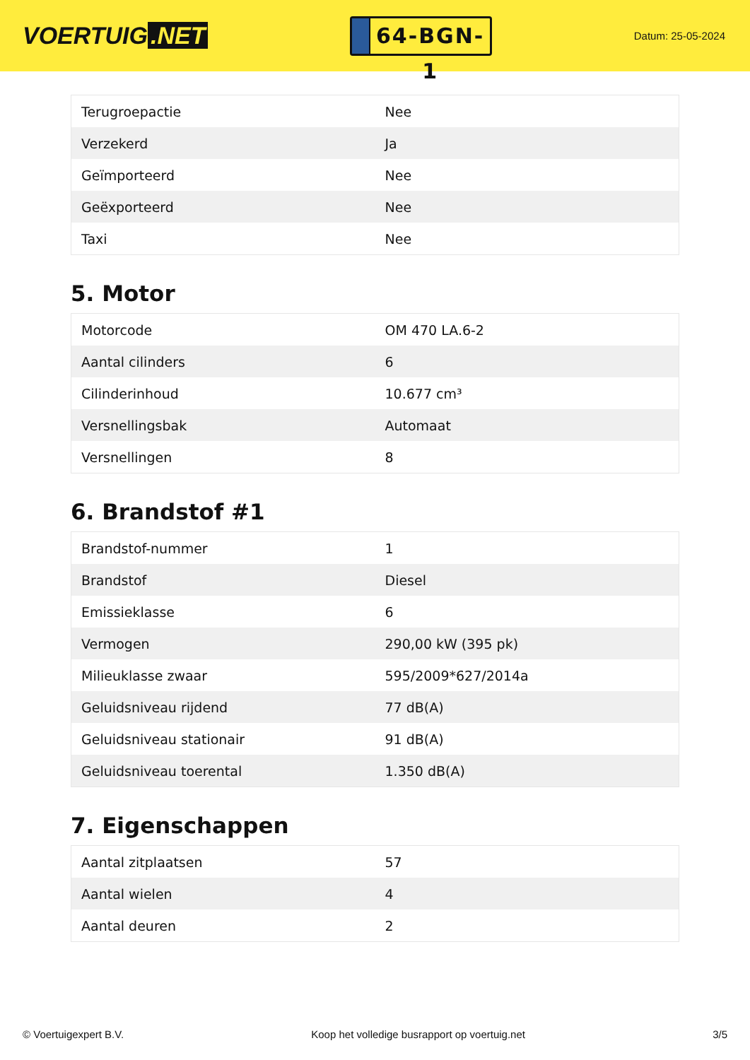VOERTUIG.NET
64-BGN-1
Datum: 25-05-2024
| Terugroepactie | Nee |
| Verzekerd | Ja |
| Geïmporteerd | Nee |
| Geëxporteerd | Nee |
| Taxi | Nee |
5. Motor
| Motorcode | OM 470 LA.6-2 |
| Aantal cilinders | 6 |
| Cilinderinhoud | 10.677 cm³ |
| Versnellingsbak | Automaat |
| Versnellingen | 8 |
6. Brandstof #1
| Brandstof-nummer | 1 |
| Brandstof | Diesel |
| Emissieklasse | 6 |
| Vermogen | 290,00 kW (395 pk) |
| Milieuklasse zwaar | 595/2009*627/2014a |
| Geluidsniveau rijdend | 77 dB(A) |
| Geluidsniveau stationair | 91 dB(A) |
| Geluidsniveau toerental | 1.350 dB(A) |
7. Eigenschappen
| Aantal zitplaatsen | 57 |
| Aantal wielen | 4 |
| Aantal deuren | 2 |
© Voertuigexpert B.V. Koop het volledige busrapport op voertuig.net 3/5